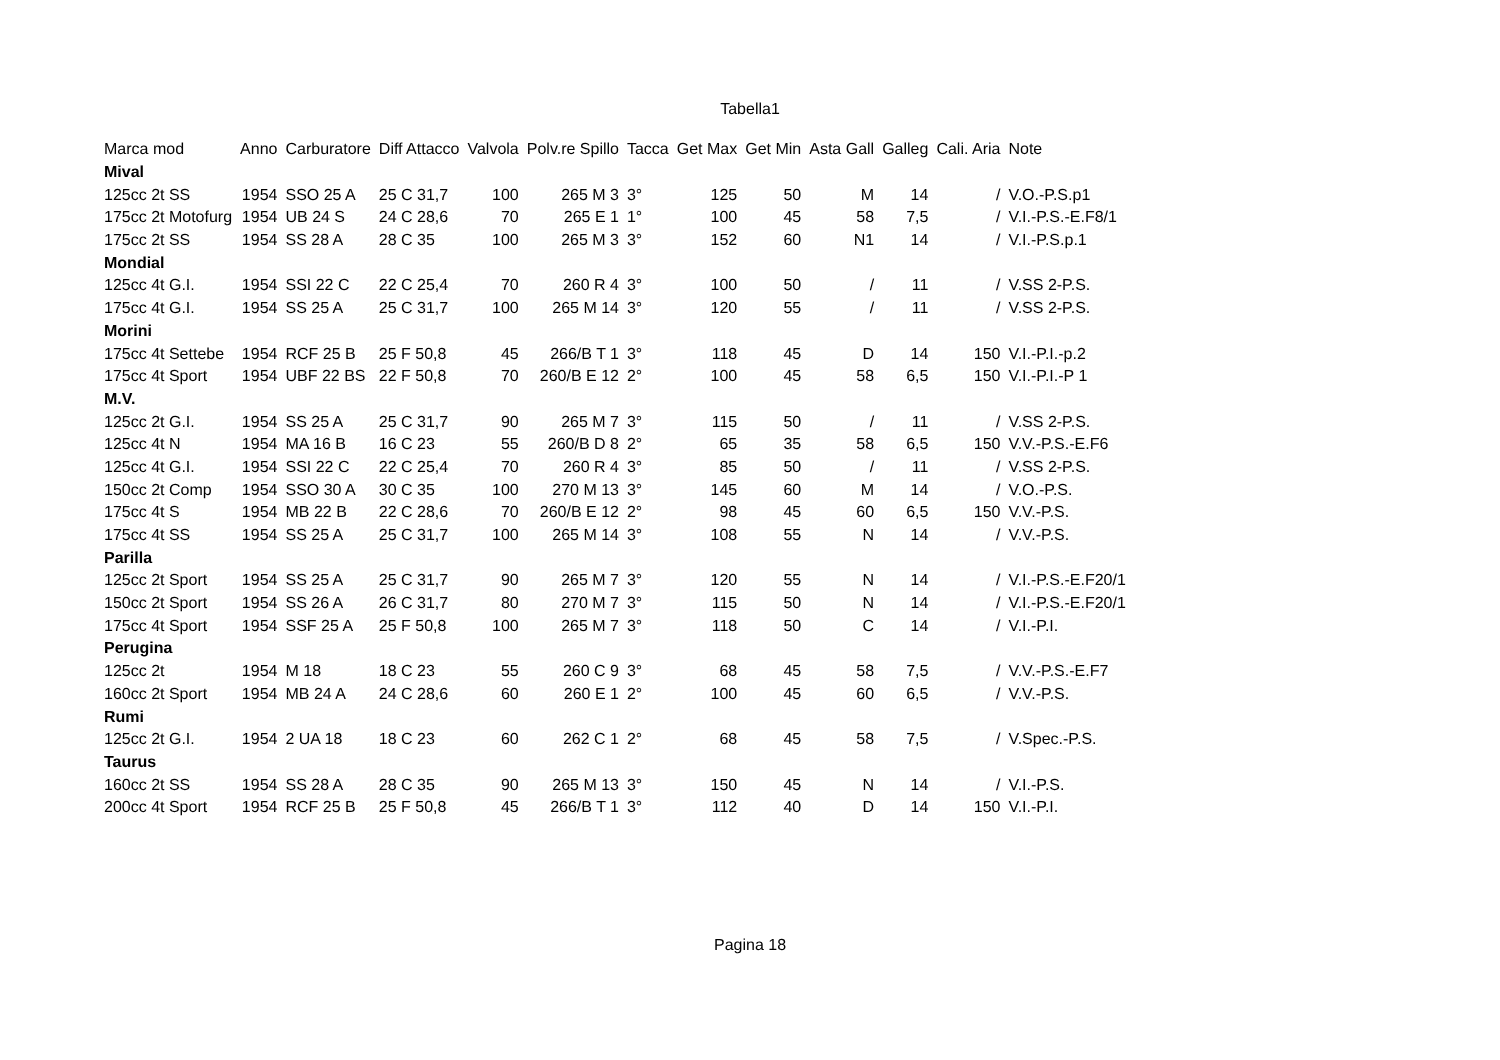Tabella1
| Marca mod | Anno | Carburatore | Diff Attacco | Valvola | Polv.re Spillo | Tacca | Get Max | Get Min | Asta Gall | Galleg | Cali. Aria | Note |
| --- | --- | --- | --- | --- | --- | --- | --- | --- | --- | --- | --- | --- |
| Mival | | | | | | | | | | | | |
| 125cc 2t SS | 1954 | SSO 25 A | 25 C 31,7 | 100 | 265 M 3 | 3° | 125 | 50 | M | 14 | / | V.O.-P.S.p1 |
| 175cc 2t Motofurg | 1954 | UB 24 S | 24 C 28,6 | 70 | 265 E 1 | 1° | 100 | 45 | 58 | 7,5 | / | V.I.-P.S.-E.F8/1 |
| 175cc 2t SS | 1954 | SS 28 A | 28 C 35 | 100 | 265 M 3 | 3° | 152 | 60 | N1 | 14 | / | V.I.-P.S.p.1 |
| Mondial | | | | | | | | | | | | |
| 125cc 4t G.I. | 1954 | SSI 22 C | 22 C 25,4 | 70 | 260 R 4 | 3° | 100 | 50 | / | 11 | / | V.SS 2-P.S. |
| 175cc 4t G.I. | 1954 | SS 25 A | 25 C 31,7 | 100 | 265 M 14 | 3° | 120 | 55 | / | 11 | / | V.SS 2-P.S. |
| Morini | | | | | | | | | | | | |
| 175cc 4t Settebe | 1954 | RCF 25 B | 25 F 50,8 | 45 | 266/B T 1 | 3° | 118 | 45 | D | 14 | 150 | V.I.-P.I.-p.2 |
| 175cc 4t Sport | 1954 | UBF 22 BS | 22 F 50,8 | 70 | 260/B E 12 | 2° | 100 | 45 | 58 | 6,5 | 150 | V.I.-P.I.-P 1 |
| M.V. | | | | | | | | | | | | |
| 125cc 2t G.I. | 1954 | SS 25 A | 25 C 31,7 | 90 | 265 M 7 | 3° | 115 | 50 | / | 11 | / | V.SS 2-P.S. |
| 125cc 4t N | 1954 | MA 16 B | 16 C 23 | 55 | 260/B D 8 | 2° | 65 | 35 | 58 | 6,5 | 150 | V.V.-P.S.-E.F6 |
| 125cc 4t G.I. | 1954 | SSI 22 C | 22 C 25,4 | 70 | 260 R 4 | 3° | 85 | 50 | / | 11 | / | V.SS 2-P.S. |
| 150cc 2t Comp | 1954 | SSO 30 A | 30 C 35 | 100 | 270 M 13 | 3° | 145 | 60 | M | 14 | / | V.O.-P.S. |
| 175cc 4t S | 1954 | MB 22 B | 22 C 28,6 | 70 | 260/B E 12 | 2° | 98 | 45 | 60 | 6,5 | 150 | V.V.-P.S. |
| 175cc 4t SS | 1954 | SS 25 A | 25 C 31,7 | 100 | 265 M 14 | 3° | 108 | 55 | N | 14 | / | V.V.-P.S. |
| Parilla | | | | | | | | | | | | |
| 125cc 2t Sport | 1954 | SS 25 A | 25 C 31,7 | 90 | 265 M 7 | 3° | 120 | 55 | N | 14 | / | V.I.-P.S.-E.F20/1 |
| 150cc 2t Sport | 1954 | SS 26 A | 26 C 31,7 | 80 | 270 M 7 | 3° | 115 | 50 | N | 14 | / | V.I.-P.S.-E.F20/1 |
| 175cc 4t Sport | 1954 | SSF 25 A | 25 F 50,8 | 100 | 265 M 7 | 3° | 118 | 50 | C | 14 | / | V.I.-P.I. |
| Perugina | | | | | | | | | | | | |
| 125cc 2t | 1954 | M 18 | 18 C 23 | 55 | 260 C 9 | 3° | 68 | 45 | 58 | 7,5 | / | V.V.-P.S.-E.F7 |
| 160cc 2t Sport | 1954 | MB 24 A | 24 C 28,6 | 60 | 260 E 1 | 2° | 100 | 45 | 60 | 6,5 | / | V.V.-P.S. |
| Rumi | | | | | | | | | | | | |
| 125cc 2t G.I. | 1954 | 2 UA 18 | 18 C 23 | 60 | 262 C 1 | 2° | 68 | 45 | 58 | 7,5 | / | V.Spec.-P.S. |
| Taurus | | | | | | | | | | | | |
| 160cc 2t SS | 1954 | SS 28 A | 28 C 35 | 90 | 265 M 13 | 3° | 150 | 45 | N | 14 | / | V.I.-P.S. |
| 200cc 4t Sport | 1954 | RCF 25 B | 25 F 50,8 | 45 | 266/B T 1 | 3° | 112 | 40 | D | 14 | 150 | V.I.-P.I. |
Pagina 18